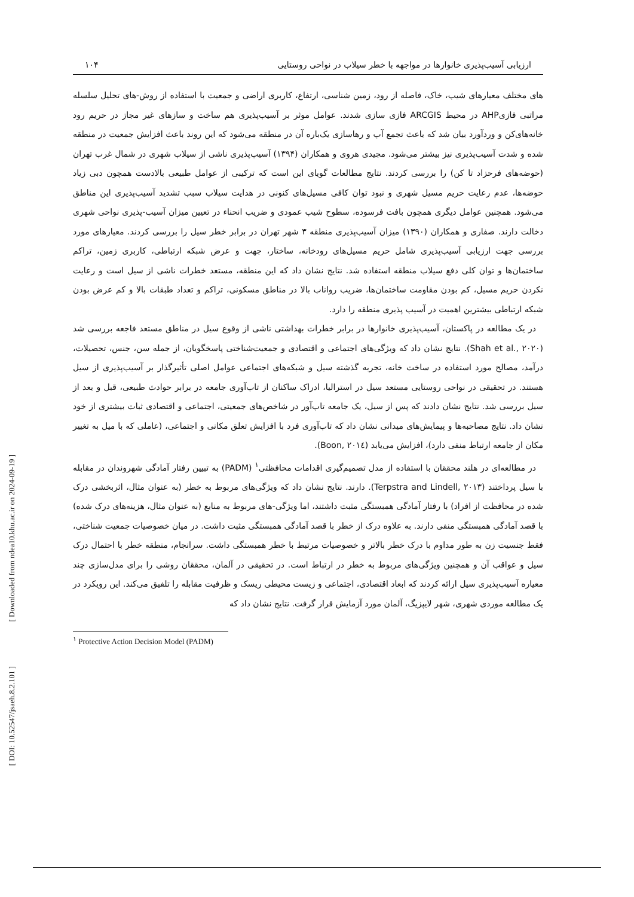[ Downloaded from ndea10.khu.ac.ir on 2024-09-19 ]
[ DOI: 10.52547/jsaeh.8.2.101 ]
ارزیابی آسیب‌پذیری خانوارها در مواجهه با خطر سیلاب در نواحی روستایی ۱۰۴
های مختلف معیارهای شیب، خاک، فاصله از رود، زمین شناسی، ارتفاع، کاربری اراضی و جمعیت با استفاده از روش-های تحلیل سلسله مراتبی فازیAHP در محیط ARCGIS فازی سازی شدند. عوامل موثر بر آسیب‌پذیری هم ساخت و سازهای غیر مجاز در حریم رود خانه‌های‌کن و وردآورد بیان شد که باعث تجمع آب و رهاسازی یک‌باره آن در منطقه می‌شود که این روند باعث افزایش جمعیت در منطقه شده و شدت آسیب‌پذیری نیز بیشتر می‌شود. مجیدی هروی و همکاران (۱۳۹۴) آسیب‌پذیری ناشی از سیلاب شهری در شمال غرب تهران (حوضه‌های فرحزاد تا کن) را بررسی کردند. نتایج مطالعات گویای این است که ترکیبی از عوامل طبیعی بالادست همچون دبی زیاد حوضه‌ها، عدم رعایت حریم مسیل شهری و نبود توان کافی مسیل‌های کنونی در هدایت سیلاب سبب تشدید آسیب‌پذیری این مناطق می‌شود. همچنین عوامل دیگری همچون بافت فرسوده، سطوح شیب عمودی و ضریب انحناء در تعیین میزان آسیب-پذیری نواحی شهری دخالت دارند. صفاری و همکاران (۱۳۹۰) میزان آسیب‌پذیری منطقه ۳ شهر تهران در برابر خطر سیل را بررسی کردند. معیارهای مورد بررسی جهت ارزیابی آسیب‌پذیری شامل حریم مسیل‌های رودخانه، ساختار، جهت و عرض شبکه ارتباطی، کاربری زمین، تراکم ساختمان‌ها و توان کلی دفع سیلاب منطقه استفاده شد. نتایج نشان داد که این منطقه، مستعد خطرات ناشی از سیل است و رعایت نکردن حریم مسیل، کم بودن مقاومت ساختمان‌ها، ضریب رواناب بالا در مناطق مسکونی، تراکم و تعداد طبقات بالا و کم عرض بودن شبکه ارتباطی بیشترین اهمیت در آسیب پذیری منطقه را دارد.
در یک مطالعه در پاکستان، آسیب‌پذیری خانوارها در برابر خطرات بهداشتی ناشی از وقوع سیل در مناطق مستعد فاجعه بررسی شد (Shah et al., ۲۰۲۰). نتایج نشان داد که ویژگی‌های اجتماعی و اقتصادی و جمعیت‌شناختی پاسخگویان، از جمله سن، جنس، تحصیلات، درآمد، مصالح مورد استفاده در ساخت خانه، تجربه گذشته سیل و شبکه‌های اجتماعی عوامل اصلی تأثیرگذار بر آسیب‌پذیری از سیل هستند. در تحقیقی در نواحی روستایی مستعد سیل در استرالیا، ادراک ساکنان از تاب‌آوری جامعه در برابر حوادث طبیعی، قبل و بعد از سیل بررسی شد. نتایج نشان دادند که پس از سیل، یک جامعه تاب‌آور در شاخص‌های جمعیتی، اجتماعی و اقتصادی ثبات بیشتری از خود نشان داد. نتایج مصاحبه‌ها و پیمایش‌های میدانی نشان داد که تاب‌آوری فرد با افزایش تعلق مکانی و اجتماعی، (عاملی که با میل به تغییر مکان از جامعه ارتباط منفی دارد)، افزایش می‌یابد (Boon, ۲۰۱٤).
در مطالعه‌ای در هلند محققان با استفاده از مدل تصمیم‌گیری اقدامات محافظتی<sup>۱</sup> (PADM) به تبیین رفتار آمادگی شهروندان در مقابله با سیل پرداختند (Terpstra and Lindell, ۲۰۱۳). دارند. نتایج نشان داد که ویژگی‌های مربوط به خطر (به عنوان مثال، اثربخشی درک شده در محافظت از افراد) با رفتار آمادگی همبستگی مثبت داشتند، اما ویژگی-های مربوط به منابع (به عنوان مثال، هزینه‌های درک شده) با قصد آمادگی همبستگی منفی دارند. به علاوه درک از خطر با قصد آمادگی همبستگی مثبت داشت. در میان خصوصیات جمعیت شناختی، فقط جنسیت زن به طور مداوم با درک خطر بالاتر و خصوصیات مرتبط با خطر همبستگی داشت. سرانجام، منطقه خطر با احتمال درک سیل و عواقب آن و همچنین ویژگی‌های مربوط به خطر در ارتباط است. در تحقیقی در آلمان، محققان روشی را برای مدل‌سازی چند معیاره آسیب‌پذیری سیل ارائه کردند که ابعاد اقتصادی، اجتماعی و زیست محیطی ریسک و ظرفیت مقابله را تلفیق می‌کند. این رویکرد در یک مطالعه موردی شهری، شهر لایپزیگ، آلمان مورد آزمایش قرار گرفت. نتایج نشان داد که
<sup>۱</sup> Protective Action Decision Model (PADM)